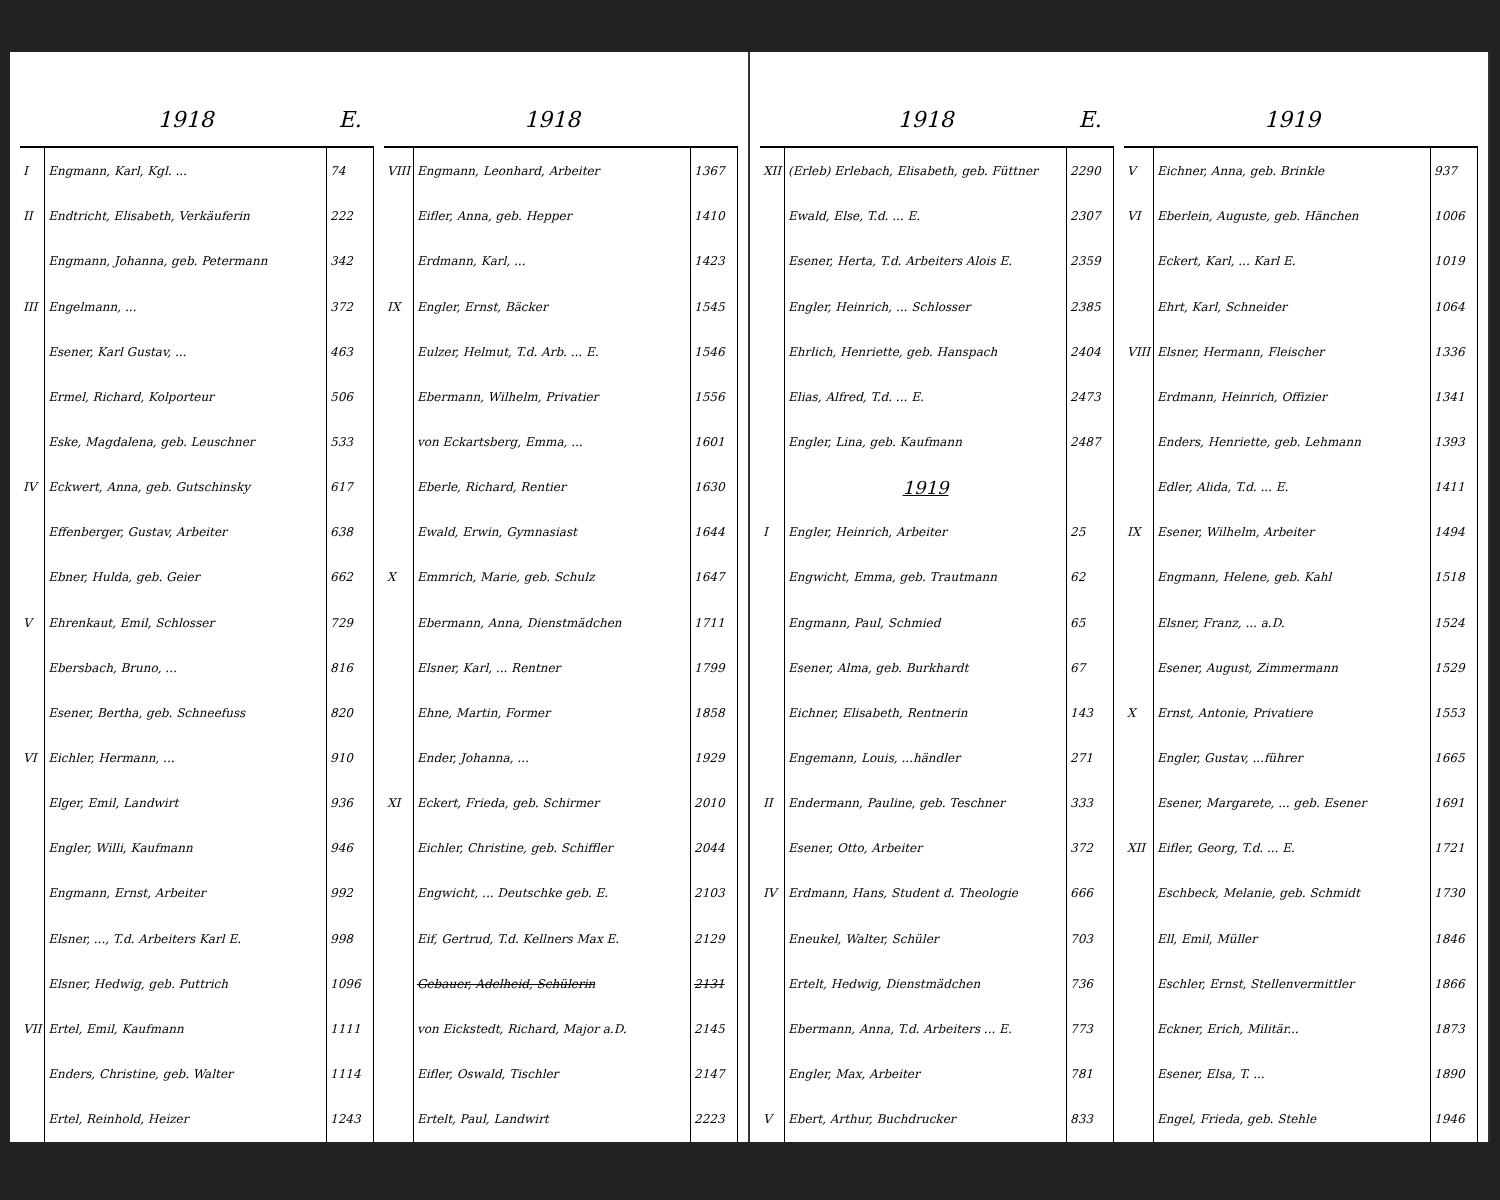| | 1918 | E. |
| --- | --- | --- |
| I | Engmann, Karl, Kgl. ... | 74 |
| II | Endtricht, Elisabeth, Verkäuferin | 222 |
| | Engmann, Johanna, geb. Petermann | 342 |
| III | Engelmann, ... | 372 |
| | Esener, Karl Gustav, ... | 463 |
| | Ermel, Richard, Kolporteur | 506 |
| | Eske, Magdalena, geb. Leuschner | 533 |
| IV | Eckwert, Anna, geb. Gutschinsky | 617 |
| | Effenberger, Gustav, Arbeiter | 638 |
| | Ebner, Hulda, geb. Geier | 662 |
| V | Ehrenkaut, Emil, Schlosser | 729 |
| | Ebersbach, Bruno, ... | 816 |
| | Esener, Bertha, geb. Schneefuss | 820 |
| VI | Eichler, Hermann, ... | 910 |
| | Elger, Emil, Landwirt | 936 |
| | Engler, Willi, Kaufmann | 946 |
| | Engmann, Ernst, Arbeiter | 992 |
| | Elsner, ..., T.d. Arbeiters Karl E. | 998 |
| | Elsner, Hedwig, geb. Puttrich | 1096 |
| VII | Ertel, Emil, Kaufmann | 1111 |
| | Enders, Christine, geb. Walter | 1114 |
| | Ertel, Reinhold, Heizer | 1243 |
| | 1918 | |
| --- | --- | --- |
| VIII | Engmann, Leonhard, Arbeiter | 1367 |
| | Eifler, Anna, geb. Hepper | 1410 |
| | Erdmann, Karl, ... | 1423 |
| IX | Engler, Ernst, Bäcker | 1545 |
| | Eulzer, Helmut, T.d. Arb. ... E. | 1546 |
| | Ebermann, Wilhelm, Privatier | 1556 |
| | von Eckartsberg, Emma, ... | 1601 |
| | Eberle, Richard, Rentier | 1630 |
| | Ewald, Erwin, Gymnasiast | 1644 |
| X | Emmrich, Marie, geb. Schulz | 1647 |
| | Ebermann, Anna, Dienstmädchen | 1711 |
| | Elsner, Karl, ... Rentner | 1799 |
| | Ehne, Martin, Former | 1858 |
| | Ender, Johanna, ... | 1929 |
| XI | Eckert, Frieda, geb. Schirmer | 2010 |
| | Eichler, Christine, geb. Schiffler | 2044 |
| | Engwicht, ... Deutschke geb. E. | 2103 |
| | Eif, Gertrud, T.d. Kellners Max E. | 2129 |
| | Gebauer, Adelheid, Schülerin | 2131 |
| | von Eickstedt, Richard, Major a.D. | 2145 |
| | Eifler, Oswald, Tischler | 2147 |
| | Ertelt, Paul, Landwirt | 2223 |
| | 1918 | E. |
| --- | --- | --- |
| XII | (Erleb) Erlebach, Elisabeth, geb. Füttner | 2290 |
| | Ewald, Else, T.d. ... E. | 2307 |
| | Esener, Herta, T.d. Arbeiters Alois E. | 2359 |
| | Engler, Heinrich, ... Schlosser | 2385 |
| | Ehrlich, Henriette, geb. Hanspach | 2404 |
| | Elias, Alfred, T.d. ... E. | 2473 |
| | Engler, Lina, geb. Kaufmann | 2487 |
| | 1919 | |
| I | Engler, Heinrich, Arbeiter | 25 |
| | Engwicht, Emma, geb. Trautmann | 62 |
| | Engmann, Paul, Schmied | 65 |
| | Esener, Alma, geb. Burkhardt | 67 |
| | Eichner, Elisabeth, Rentnerin | 143 |
| | Engemann, Louis, ...händler | 271 |
| II | Endermann, Pauline, geb. Teschner | 333 |
| | Esener, Otto, Arbeiter | 372 |
| IV | Erdmann, Hans, Student d. Theologie | 666 |
| | Eneukel, Walter, Schüler | 703 |
| | Ertelt, Hedwig, Dienstmädchen | 736 |
| | Ebermann, Anna, T.d. Arbeiters ... E. | 773 |
| | Engler, Max, Arbeiter | 781 |
| V | Ebert, Arthur, Buchdrucker | 833 |
| | 1919 | |
| --- | --- | --- |
| V | Eichner, Anna, geb. Brinkle | 937 |
| VI | Eberlein, Auguste, geb. Hänchen | 1006 |
| | Eckert, Karl, ... Karl E. | 1019 |
| | Ehrt, Karl, Schneider | 1064 |
| VIII | Elsner, Hermann, Fleischer | 1336 |
| | Erdmann, Heinrich, Offizier | 1341 |
| | Enders, Henriette, geb. Lehmann | 1393 |
| | Edler, Alida, T.d. ... E. | 1411 |
| IX | Esener, Wilhelm, Arbeiter | 1494 |
| | Engmann, Helene, geb. Kahl | 1518 |
| | Elsner, Franz, ... a.D. | 1524 |
| | Esener, August, Zimmermann | 1529 |
| X | Ernst, Antonie, Privatiere | 1553 |
| | Engler, Gustav, ...führer | 1665 |
| | Esener, Margarete, ... geb. Esener | 1691 |
| XII | Eifler, Georg, T.d. ... E. | 1721 |
| | Eschbeck, Melanie, geb. Schmidt | 1730 |
| | Ell, Emil, Müller | 1846 |
| | Eschler, Ernst, Stellenvermittler | 1866 |
| | Eckner, Erich, Militär... | 1873 |
| | Esener, Elsa, T. ... | 1890 |
| | Engel, Frieda, geb. Stehle | 1946 |